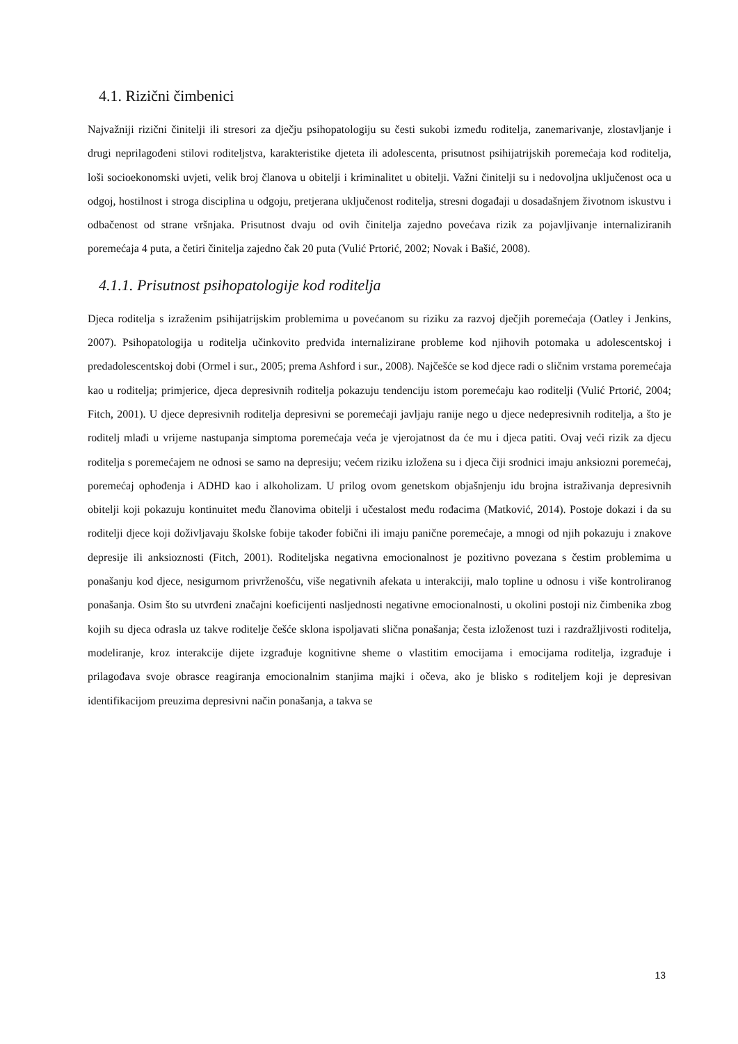4.1. Rizični čimbenici
Najvažniji rizični činitelji ili stresori za dječju psihopatologiju su česti sukobi između roditelja, zanemarivanje, zlostavljanje i drugi neprilagođeni stilovi roditeljstva, karakteristike djeteta ili adolescenta, prisutnost psihijatrijskih poremećaja kod roditelja, loši socioekonomski uvjeti, velik broj članova u obitelji i kriminalitet u obitelji. Važni činitelji su i nedovoljna uključenost oca u odgoj, hostilnost i stroga disciplina u odgoju, pretjerana uključenost roditelja, stresni događaji u dosadašnjem životnom iskustvu i odbačenost od strane vršnjaka. Prisutnost dvaju od ovih činitelja zajedno povećava rizik za pojavljivanje internaliziranih poremećaja 4 puta, a četiri činitelja zajedno čak 20 puta (Vulić Prtorić, 2002; Novak i Bašić, 2008).
4.1.1. Prisutnost psihopatologije kod roditelja
Djeca roditelja s izraženim psihijatrijskim problemima u povećanom su riziku za razvoj dječjih poremećaja (Oatley i Jenkins, 2007). Psihopatologija u roditelja učinkovito predviđa internalizirane probleme kod njihovih potomaka u adolescentskoj i predadolescentskoj dobi (Ormel i sur., 2005; prema Ashford i sur., 2008). Najčešće se kod djece radi o sličnim vrstama poremećaja kao u roditelja; primjerice, djeca depresivnih roditelja pokazuju tendenciju istom poremećaju kao roditelji (Vulić Prtorić, 2004; Fitch, 2001). U djece depresivnih roditelja depresivni se poremećaji javljaju ranije nego u djece nedepresivnih roditelja, a što je roditelj mlađi u vrijeme nastupanja simptoma poremećaja veća je vjerojatnost da će mu i djeca patiti. Ovaj veći rizik za djecu roditelja s poremećajem ne odnosi se samo na depresiju; većem riziku izložena su i djeca čiji srodnici imaju anksiozni poremećaj, poremećaj ophođenja i ADHD kao i alkoholizam. U prilog ovom genetskom objašnjenju idu brojna istraživanja depresivnih obitelji koji pokazuju kontinuitet među članovima obitelji i učestalost među rođacima (Matković, 2014). Postoje dokazi i da su roditelji djece koji doživljavaju školske fobije također fobični ili imaju panične poremećaje, a mnogi od njih pokazuju i znakove depresije ili anksioznosti (Fitch, 2001). Roditeljska negativna emocionalnost je pozitivno povezana s čestim problemima u ponašanju kod djece, nesigurnom privrženošću, više negativnih afekata u interakciji, malo topline u odnosu i više kontroliranog ponašanja. Osim što su utvrđeni značajni koeficijenti nasljednosti negativne emocionalnosti, u okolini postoji niz čimbenika zbog kojih su djeca odrasla uz takve roditelje češće sklona ispoljavati slična ponašanja; česta izloženost tuzi i razdražljivosti roditelja, modeliranje, kroz interakcije dijete izgrađuje kognitivne sheme o vlastitim emocijama i emocijama roditelja, izgrađuje i prilagođava svoje obrasce reagiranja emocionalnim stanjima majki i očeva, ako je blisko s roditeljem koji je depresivan identifikacijom preuzima depresivni način ponašanja, a takva se
13